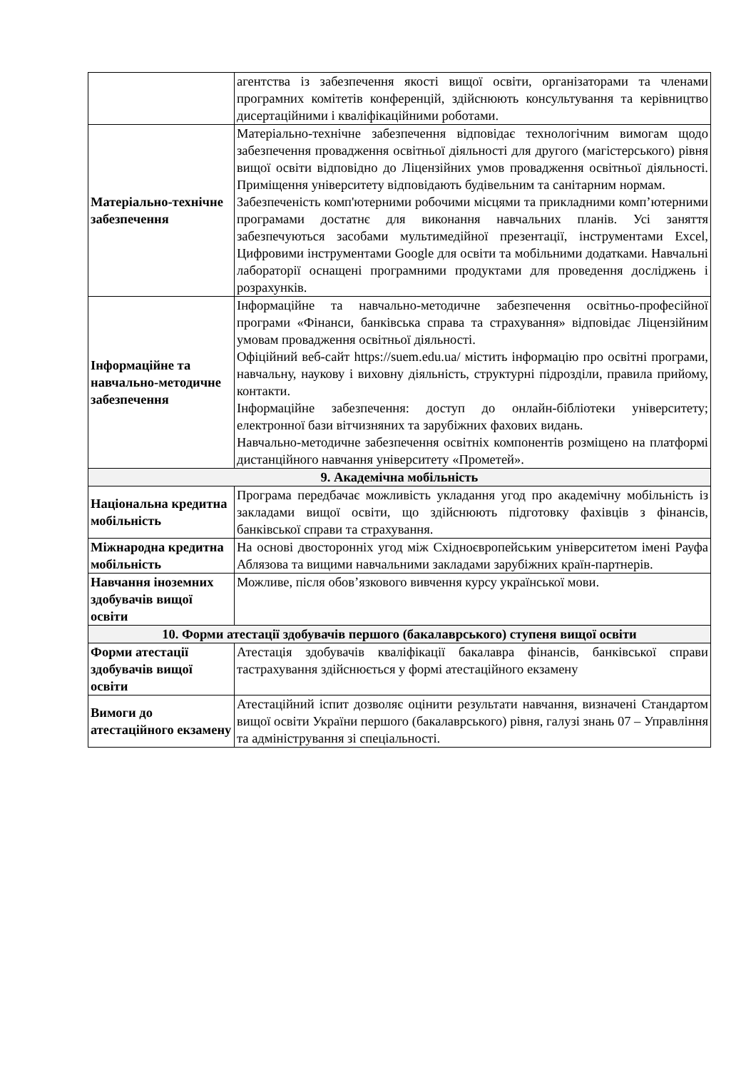| | агентства із забезпечення якості вищої освіти, організаторами та членами програмних комітетів конференцій, здійснюють консультування та керівництво дисертаційними і кваліфікаційними роботами. |
| Матеріально-технічне забезпечення | Матеріально-технічне забезпечення відповідає технологічним вимогам щодо забезпечення провадження освітньої діяльності для другого (магістерського) рівня вищої освіти відповідно до Ліцензійних умов провадження освітньої діяльності. Приміщення університету відповідають будівельним та санітарним нормам. Забезпеченість комп'ютерними робочими місцями та прикладними комп’ютерними програмами достатнє для виконання навчальних планів. Усі заняття забезпечуються засобами мультимедійної презентації, інструментами Excel, Цифровими інструментами Google для освіти та мобільними додатками. Навчальні лабораторії оснащені програмними продуктами для проведення досліджень і розрахунків. |
| Інформаційне та навчально-методичне забезпечення | Інформаційне та навчально-методичне забезпечення освітньо-професійної програми «Фінанси, банківська справа та страхування» відповідає Ліцензійним умовам провадження освітньої діяльності. Офіційний веб-сайт https://suem.edu.ua/ містить інформацію про освітні програми, навчальну, наукову і виховну діяльність, структурні підрозділи, правила прийому, контакти. Інформаційне забезпечення: доступ до онлайн-бібліотеки університету; електронної бази вітчизняних та зарубіжних фахових видань. Навчально-методичне забезпечення освітніх компонентів розміщено на платформі дистанційного навчання університету «Прометей». |
| 9. Академічна мобільність | |
| Національна кредитна мобільність | Програма передбачає можливість укладання угод про академічну мобільність із закладами вищої освіти, що здійснюють підготовку фахівців з фінансів, банківської справи та страхування. |
| Міжнародна кредитна мобільність | На основі двосторонніх угод між Східноєвропейським університетом імені Рауфа Аблязова та вищими навчальними закладами зарубіжних країн-партнерів. |
| Навчання іноземних здобувачів вищої освіти | Можливе, після обов’язкового вивчення курсу української мови. |
| 10. Форми атестації здобувачів першого (бакалаврського) ступеня вищої освіти | |
| Форми атестації здобувачів вищої освіти | Атестація здобувачів кваліфікації бакалавра фінансів, банківської справи тастрахування здійснюється у формі атестаційного екзамену |
| Вимоги до атестаційного екзамену | Атестаційний іспит дозволяє оцінити результати навчання, визначені Стандартом вищої освіти України першого (бакалаврського) рівня, галузі знань 07 – Управління та адміністрування зі спеціальності. |